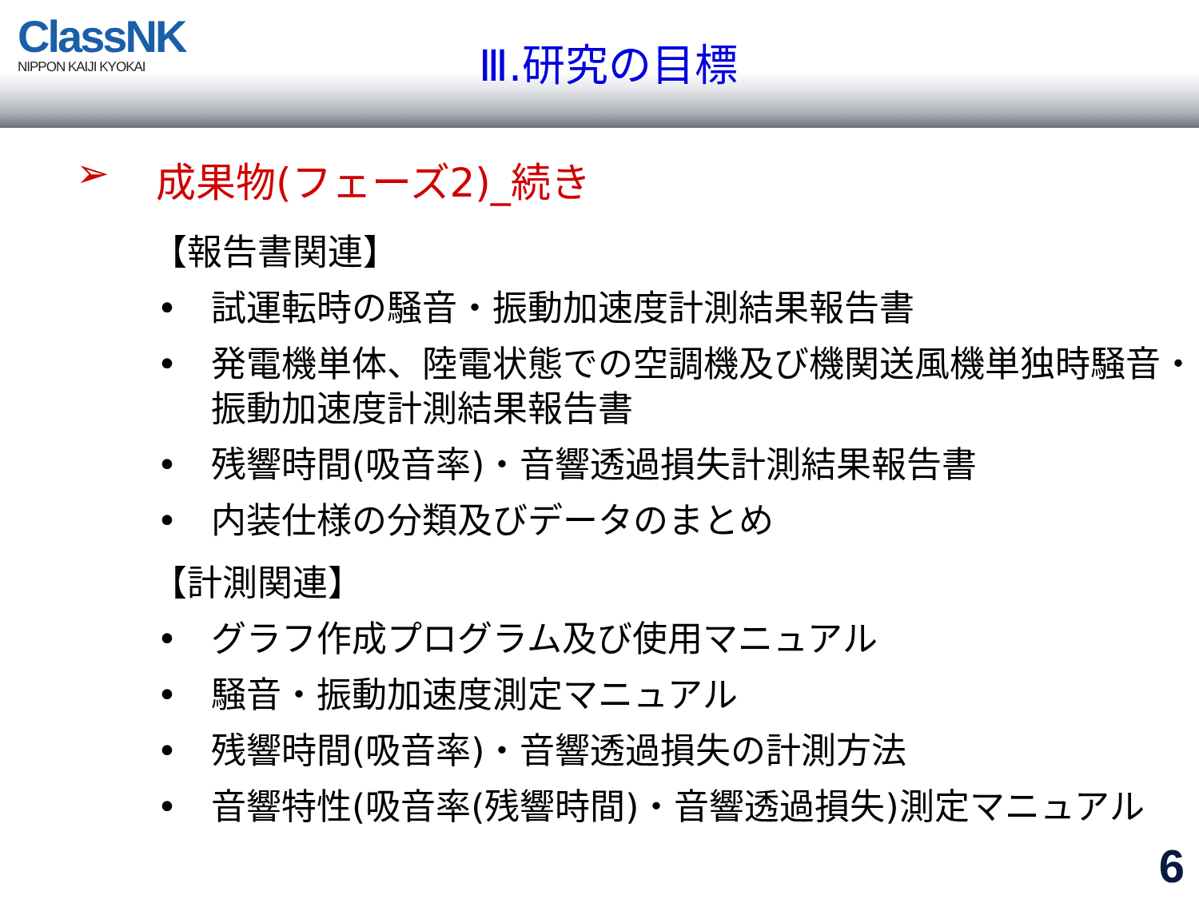ClassNK
NIPPON KAIJI KYOKAI
Ⅲ.研究の目標
➢ 成果物(フェーズ2)_続き
【報告書関連】
• 試運転時の騒音・振動加速度計測結果報告書
• 発電機単体、陸電状態での空調機及び機関送風機単独時騒音・振動加速度計測結果報告書
• 残響時間(吸音率)・音響透過損失計測結果報告書
• 内装仕様の分類及びデータのまとめ
【計測関連】
• グラフ作成プログラム及び使用マニュアル
• 騒音・振動加速度測定マニュアル
• 残響時間(吸音率)・音響透過損失の計測方法
• 音響特性(吸音率(残響時間)・音響透過損失)測定マニュアル
6